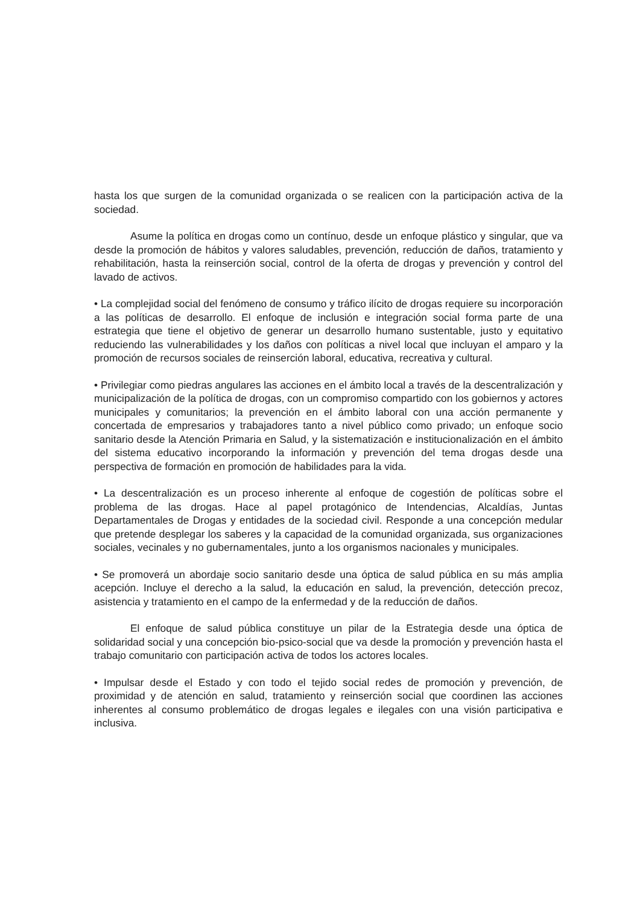hasta los que surgen de la comunidad organizada o se realicen con la participación activa de la sociedad.
Asume la política en drogas como un contínuo, desde un enfoque plástico y singular, que va desde la promoción de hábitos y valores saludables, prevención, reducción de daños, tratamiento y rehabilitación, hasta la reinserción social, control de la oferta de drogas y prevención y control del lavado de activos.
• La complejidad social del fenómeno de consumo y tráfico ilícito de drogas requiere su incorporación a las políticas de desarrollo. El enfoque de inclusión e integración social forma parte de una estrategia que tiene el objetivo de generar un desarrollo humano sustentable, justo y equitativo reduciendo las vulnerabilidades y los daños con políticas a nivel local que incluyan el amparo y la promoción de recursos sociales de reinserción laboral, educativa, recreativa y cultural.
• Privilegiar como piedras angulares las acciones en el ámbito local a través de la descentralización y municipalización de la política de drogas, con un compromiso compartido con los gobiernos y actores municipales y comunitarios; la prevención en el ámbito laboral con una acción permanente y concertada de empresarios y trabajadores tanto a nivel público como privado; un enfoque socio sanitario desde la Atención Primaria en Salud, y la sistematización e institucionalización en el ámbito del sistema educativo incorporando la información y prevención del tema drogas desde una perspectiva de formación en promoción de habilidades para la vida.
• La descentralización es un proceso inherente al enfoque de cogestión de políticas sobre el problema de las drogas. Hace al papel protagónico de Intendencias, Alcaldías, Juntas Departamentales de Drogas y entidades de la sociedad civil. Responde a una concepción medular que pretende desplegar los saberes y la capacidad de la comunidad organizada, sus organizaciones sociales, vecinales y no gubernamentales, junto a los organismos nacionales y municipales.
• Se promoverá un abordaje socio sanitario desde una óptica de salud pública en su más amplia acepción. Incluye el derecho a la salud, la educación en salud, la prevención, detección precoz, asistencia y tratamiento en el campo de la enfermedad y de la reducción de daños.
El enfoque de salud pública constituye un pilar de la Estrategia desde una óptica de solidaridad social y una concepción bio-psico-social que va desde la promoción y prevención hasta el trabajo comunitario con participación activa de todos los actores locales.
• Impulsar desde el Estado y con todo el tejido social redes de promoción y prevención, de proximidad y de atención en salud, tratamiento y reinserción social que coordinen las acciones inherentes al consumo problemático de drogas legales e ilegales con una visión participativa e inclusiva.